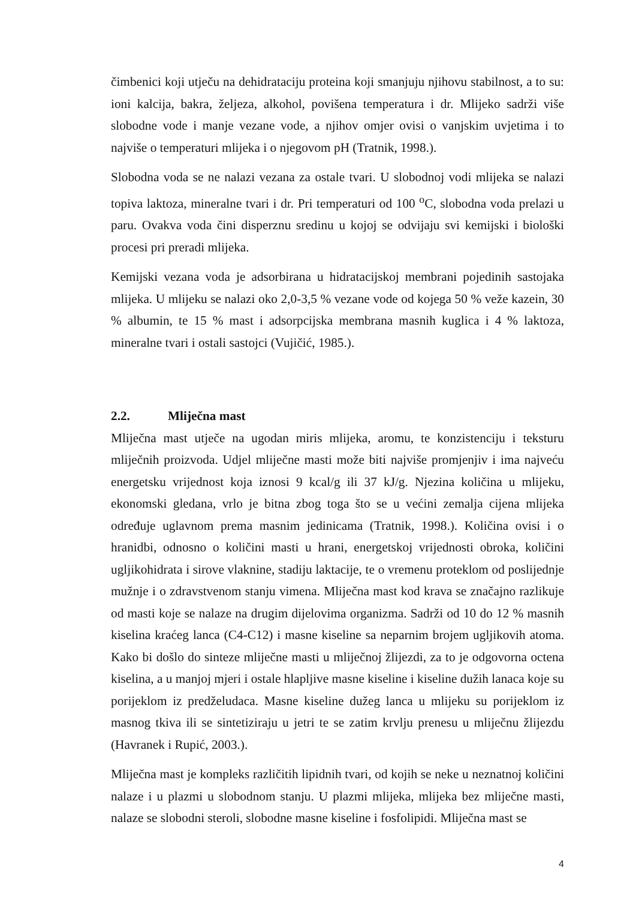čimbenici koji utječu na dehidrataciju proteina koji smanjuju njihovu stabilnost, a to su: ioni kalcija, bakra, željeza, alkohol, povišena temperatura i dr. Mlijeko sadrži više slobodne vode i manje vezane vode, a njihov omjer ovisi o vanjskim uvjetima i to najviše o temperaturi mlijeka i o njegovom pH (Tratnik, 1998.).
Slobodna voda se ne nalazi vezana za ostale tvari. U slobodnoj vodi mlijeka se nalazi topiva laktoza, mineralne tvari i dr. Pri temperaturi od 100 <sup>o</sup>C, slobodna voda prelazi u paru. Ovakva voda čini disperznu sredinu u kojoj se odvijaju svi kemijski i biološki procesi pri preradi mlijeka.
Kemijski vezana voda je adsorbirana u hidratacijskoj membrani pojedinih sastojaka mlijeka. U mlijeku se nalazi oko 2,0-3,5 % vezane vode od kojega 50 % veže kazein, 30 % albumin, te 15 % mast i adsorpcijska membrana masnih kuglica i 4 % laktoza, mineralne tvari i ostali sastojci (Vujičić, 1985.).
2.2. Mliječna mast
Mliječna mast utječe na ugodan miris mlijeka, aromu, te konzistenciju i teksturu mliječnih proizvoda. Udjel mliječne masti može biti najviše promjenjiv i ima najveću energetsku vrijednost koja iznosi 9 kcal/g ili 37 kJ/g. Njezina količina u mlijeku, ekonomski gledana, vrlo je bitna zbog toga što se u većini zemalja cijena mlijeka određuje uglavnom prema masnim jedinicama (Tratnik, 1998.). Količina ovisi i o hranidbi, odnosno o količini masti u hrani, energetskoj vrijednosti obroka, količini ugljikohidrata i sirove vlaknine, stadiju laktacije, te o vremenu proteklom od poslijednje mužnje i o zdravstvenom stanju vimena. Mliječna mast kod krava se značajno razlikuje od masti koje se nalaze na drugim dijelovima organizma. Sadrži od 10 do 12 % masnih kiselina kraćeg lanca (C4-C12) i masne kiseline sa neparnim brojem ugljikovih atoma. Kako bi došlo do sinteze mliječne masti u mliječnoj žlijezdi, za to je odgovorna octena kiselina, a u manjoj mjeri i ostale hlapljive masne kiseline i kiseline dužih lanaca koje su porijeklom iz predželudaca. Masne kiseline dužeg lanca u mlijeku su porijeklom iz masnog tkiva ili se sintetiziraju u jetri te se zatim krvlju prenesu u mliječnu žlijezdu (Havranek i Rupić, 2003.).
Mliječna mast je kompleks različitih lipidnih tvari, od kojih se neke u neznatnoj količini nalaze i u plazmi u slobodnom stanju. U plazmi mlijeka, mlijeka bez mliječne masti, nalaze se slobodni steroli, slobodne masne kiseline i fosfolipidi. Mliječna mast se
4